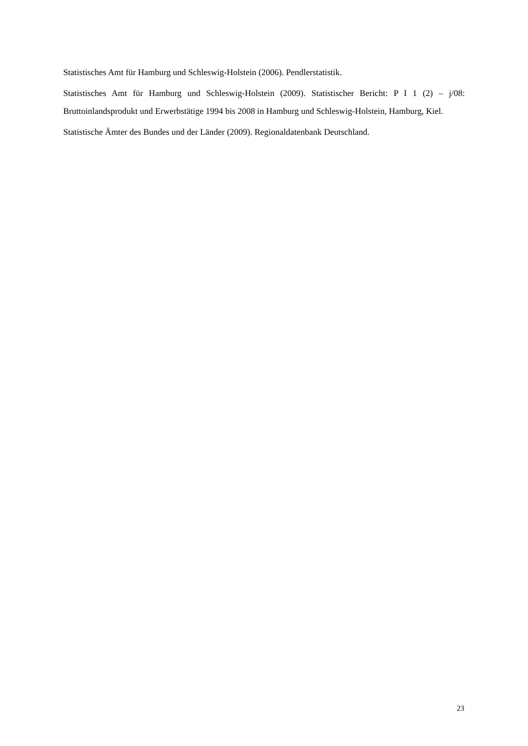Statistisches Amt für Hamburg und Schleswig-Holstein (2006). Pendlerstatistik.
Statistisches Amt für Hamburg und Schleswig-Holstein (2009). Statistischer Bericht: P I 1 (2) – j/08: Bruttoinlandsprodukt und Erwerbstätige 1994 bis 2008 in Hamburg und Schleswig-Holstein, Hamburg, Kiel.
Statistische Ämter des Bundes und der Länder (2009). Regionaldatenbank Deutschland.
23